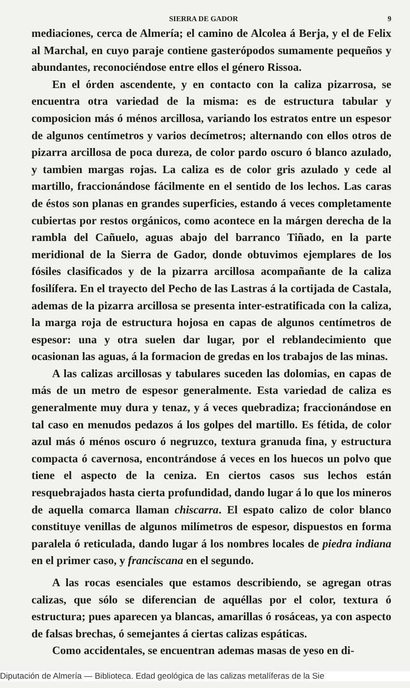SIERRA DE GADOR 9
mediaciones, cerca de Almería; el camino de Alcolea á Berja, y el de Felix al Marchal, en cuyo paraje contiene gasterópodos sumamente pequeños y abundantes, reconociéndose entre ellos el género Rissoa.
En el órden ascendente, y en contacto con la caliza pizarrosa, se encuentra otra variedad de la misma: es de estructura tabular y composicion más ó ménos arcillosa, variando los estratos entre un espesor de algunos centímetros y varios decímetros; alternando con ellos otros de pizarra arcillosa de poca dureza, de color pardo oscuro ó blanco azulado, y tambien margas rojas. La caliza es de color gris azulado y cede al martillo, fraccionándose fácilmente en el sentido de los lechos. Las caras de éstos son planas en grandes superficies, estando á veces completamente cubiertas por restos orgánicos, como acontece en la márgen derecha de la rambla del Cañuelo, aguas abajo del barranco Tiñado, en la parte meridional de la Sierra de Gador, donde obtuvimos ejemplares de los fósiles clasificados y de la pizarra arcillosa acompañante de la caliza fosilífera. En el trayecto del Pecho de las Lastras á la cortijada de Castala, ademas de la pizarra arcillosa se presenta inter-estratificada con la caliza, la marga roja de estructura hojosa en capas de algunos centímetros de espesor: una y otra suelen dar lugar, por el reblandecimiento que ocasionan las aguas, á la formacion de gredas en los trabajos de las minas.
A las calizas arcillosas y tabulares suceden las dolomias, en capas de más de un metro de espesor generalmente. Esta variedad de caliza es generalmente muy dura y tenaz, y á veces quebradiza; fraccionándose en tal caso en menudos pedazos á los golpes del martillo. Es fétida, de color azul más ó ménos oscuro ó negruzco, textura granuda fina, y estructura compacta ó cavernosa, encontrándose á veces en los huecos un polvo que tiene el aspecto de la ceniza. En ciertos casos sus lechos están resquebrajados hasta cierta profundidad, dando lugar á lo que los mineros de aquella comarca llaman chiscarra. El espato calizo de color blanco constituye venillas de algunos milímetros de espesor, dispuestos en forma paralela ó reticulada, dando lugar á los nombres locales de piedra indiana en el primer caso, y franciscana en el segundo.
A las rocas esenciales que estamos describiendo, se agregan otras calizas, que sólo se diferencian de aquéllas por el color, textura ó estructura; pues aparecen ya blancas, amarillas ó rosáceas, ya con aspecto de falsas brechas, ó semejantes á ciertas calizas espáticas.
Como accidentales, se encuentran ademas masas de yeso en di-
Diputación de Almería — Biblioteca. Edad geológica de las calizas metalíferas de la Sie